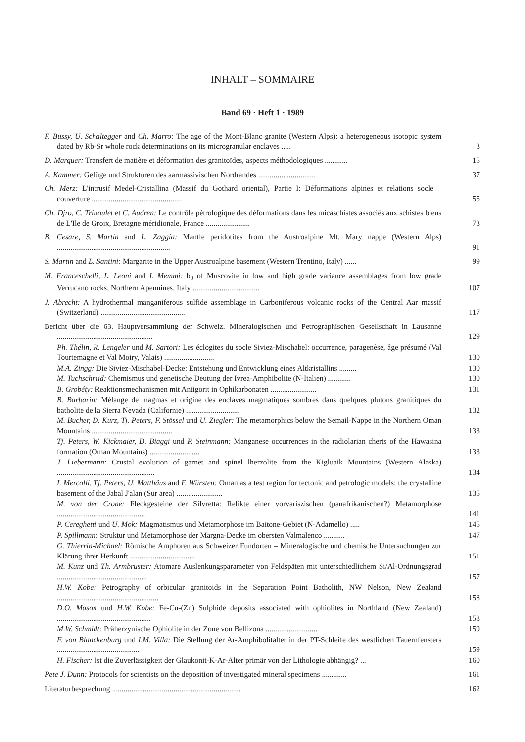INHALT – SOMMAIRE
Band 69 · Heft 1 · 1989
F. Bussy, U. Schaltegger and Ch. Marro: The age of the Mont-Blanc granite (Western Alps): a heterogeneous isotopic system dated by Rb-Sr whole rock determinations on its microgranular enclaves .....
3
D. Marquer: Transfert de matière et déformation des granitoïdes, aspects méthodologiques ............
15
A. Kammer: Gefüge und Strukturen des aarmassivischen Nordrandes ..............................
37
Ch. Merz: L'intrusif Medel-Cristallina (Massif du Gothard oriental), Partie I: Déformations alpines et relations socle – couverture ...............................................
55
Ch. Djro, C. Triboulet et C. Audren: Le contrôle pétrologique des déformations dans les micaschistes associés aux schistes bleus de L'Ile de Groix, Bretagne méridionale, France .......................
73
B. Cesare, S. Martin and L. Zaggia: Mantle peridotites from the Austroalpine Mt. Mary nappe (Western Alps) ...........................................................
91
S. Martin and L. Santini: Margarite in the Upper Austroalpine basement (Western Trentino, Italy) ......
99
M. Franceschelli, L. Leoni and I. Memmi: b<sub>0</sub> of Muscovite in low and high grade variance assemblages from low grade Verrucano rocks, Northern Apennines, Italy ...................................
107
J. Abrecht: A hydrothermal manganiferous sulfide assemblage in Carboniferous volcanic rocks of the Central Aar massif (Switzerland) ............................................
117
Bericht über die 63. Hauptversammlung der Schweiz. Mineralogischen und Petrographischen Gesellschaft in Lausanne ..................................................
129
Ph. Thélin, R. Lengeler und M. Sartori: Les éclogites du socle Siviez-Mischabel: occurrence, paragenèse, âge présumé (Val Tourtemagne et Val Moiry, Valais) ..........................
130
M.A. Zingg: Die Siviez-Mischabel-Decke: Entstehung und Entwicklung eines Altkristallins .........
130
M. Tuchschmid: Chemismus und genetische Deutung der Ivrea-Amphibolite (N-Italien) ............
130
B. Grobéty: Reaktionsmechanismen mit Antigorit in Ophikarbonaten ........................
131
B. Barbarin: Mélange de magmas et origine des enclaves magmatiques sombres dans quelques plutons granitiques du batholite de la Sierra Nevada (Californie) ............................
132
M. Bucher, D. Kurz, Tj. Peters, F. Stössel und U. Ziegler: The metamorphics below the Semail-Nappe in the Northern Oman Mountains ..........................................
133
Tj. Peters, W. Kickmaier, D. Biaggi und P. Steinmann: Manganese occurrences in the radiolarian cherts of the Hawasina formation (Oman Mountains) ..........................
133
J. Liebermann: Crustal evolution of garnet and spinel lherzolite from the Kigluaik Mountains (Western Alaska) ...................................................
134
I. Mercolli, Tj. Peters, U. Matthäus and F. Würsten: Oman as a test region for tectonic and petrologic models: the crystalline basement of the Jabal J'alan (Sur area) ........................
135
M. von der Crone: Fleckgesteine der Silvretta: Relikte einer vorvariszischen (panafrikanischen?) Metamorphose ..............................................
141
P. Cereghetti und U. Mok: Magmatismus und Metamorphose im Baitone-Gebiet (N-Adamello) .....
145
P. Spillmann: Struktur und Metamorphose der Margna-Decke im obersten Valmalenco ...........
147
G. Thierrin-Michael: Römische Amphoren aus Schweizer Fundorten – Mineralogische und chemische Untersuchungen zur Klärung ihrer Herkunft ..................................
151
M. Kunz und Th. Armbruster: Atomare Auslenkungsparameter von Feldspäten mit unterschiedlichem Si/Al-Ordnungsgrad ...............................................
157
H.W. Kobe: Petrography of orbicular granitoids in the Separation Point Batholith, NW Nelson, New Zealand .....................................................
158
D.O. Mason und H.W. Kobe: Fe-Cu-(Zn) Sulphide deposits associated with ophiolites in Northland (New Zealand) .................................................
158
M.W. Schmidt: Präherzynische Ophiolite in der Zone von Bellizona ...........................
159
F. von Blanckenburg und I.M. Villa: Die Stellung der Ar-Amphibolitalter in der PT-Schleife des westlichen Tauernfensters ...........................................
159
H. Fischer: Ist die Zuverlässigkeit der Glaukonit-K-Ar-Alter primär von der Lithologie abhängig? ...
160
Pete J. Dunn: Protocols for scientists on the deposition of investigated mineral specimens .............
161
Literaturbesprechung ...................................................................
162